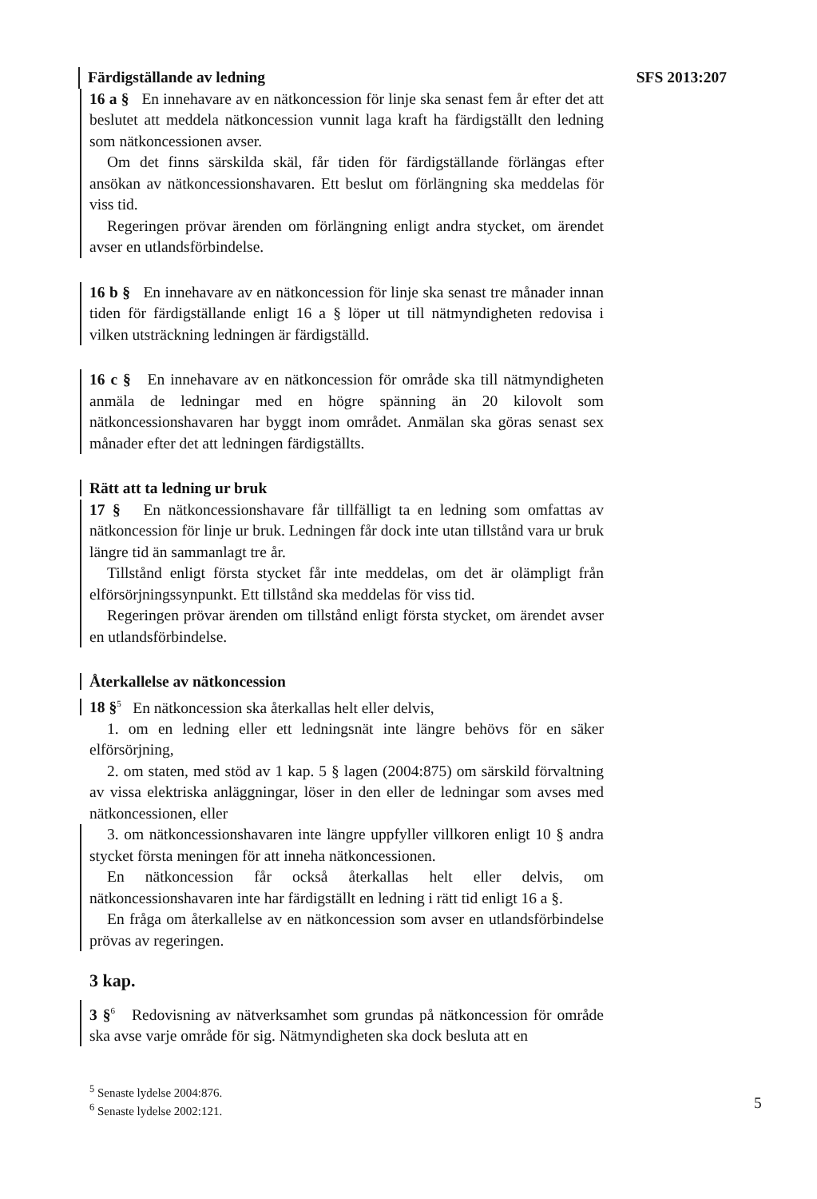Färdigställande av ledning SFS 2013:207
16 a § En innehavare av en nätkoncession för linje ska senast fem år efter det att beslutet att meddela nätkoncession vunnit laga kraft ha färdigställt den ledning som nätkoncessionen avser.
Om det finns särskilda skäl, får tiden för färdigställande förlängas efter ansökan av nätkoncessionshavaren. Ett beslut om förlängning ska meddelas för viss tid.
Regeringen prövar ärenden om förlängning enligt andra stycket, om ärendet avser en utlandsförbindelse.
16 b § En innehavare av en nätkoncession för linje ska senast tre månader innan tiden för färdigställande enligt 16 a § löper ut till nätmyndigheten redovisa i vilken utsträckning ledningen är färdigställd.
16 c § En innehavare av en nätkoncession för område ska till nätmyndigheten anmäla de ledningar med en högre spänning än 20 kilovolt som nätkoncessionshavaren har byggt inom området. Anmälan ska göras senast sex månader efter det att ledningen färdigställts.
Rätt att ta ledning ur bruk
17 § En nätkoncessionshavare får tillfälligt ta en ledning som omfattas av nätkoncession för linje ur bruk. Ledningen får dock inte utan tillstånd vara ur bruk längre tid än sammanlagt tre år.
Tillstånd enligt första stycket får inte meddelas, om det är olämpligt från elförsörjningssynpunkt. Ett tillstånd ska meddelas för viss tid.
Regeringen prövar ärenden om tillstånd enligt första stycket, om ärendet avser en utlandsförbindelse.
Återkallelse av nätkoncession
18 §<sup>5</sup> En nätkoncession ska återkallas helt eller delvis,
1. om en ledning eller ett ledningsnät inte längre behövs för en säker elförsörjning,
2. om staten, med stöd av 1 kap. 5 § lagen (2004:875) om särskild förvaltning av vissa elektriska anläggningar, löser in den eller de ledningar som avses med nätkoncessionen, eller
3. om nätkoncessionshavaren inte längre uppfyller villkoren enligt 10 § andra stycket första meningen för att inneha nätkoncessionen.
En nätkoncession får också återkallas helt eller delvis, om nätkoncessionshavaren inte har färdigställt en ledning i rätt tid enligt 16 a §.
En fråga om återkallelse av en nätkoncession som avser en utlandsförbindelse prövas av regeringen.
3 kap.
3 §<sup>6</sup> Redovisning av nätverksamhet som grundas på nätkoncession för område ska avse varje område för sig. Nätmyndigheten ska dock besluta att en
<sup>5</sup> Senaste lydelse 2004:876.
<sup>6</sup> Senaste lydelse 2002:121.
5